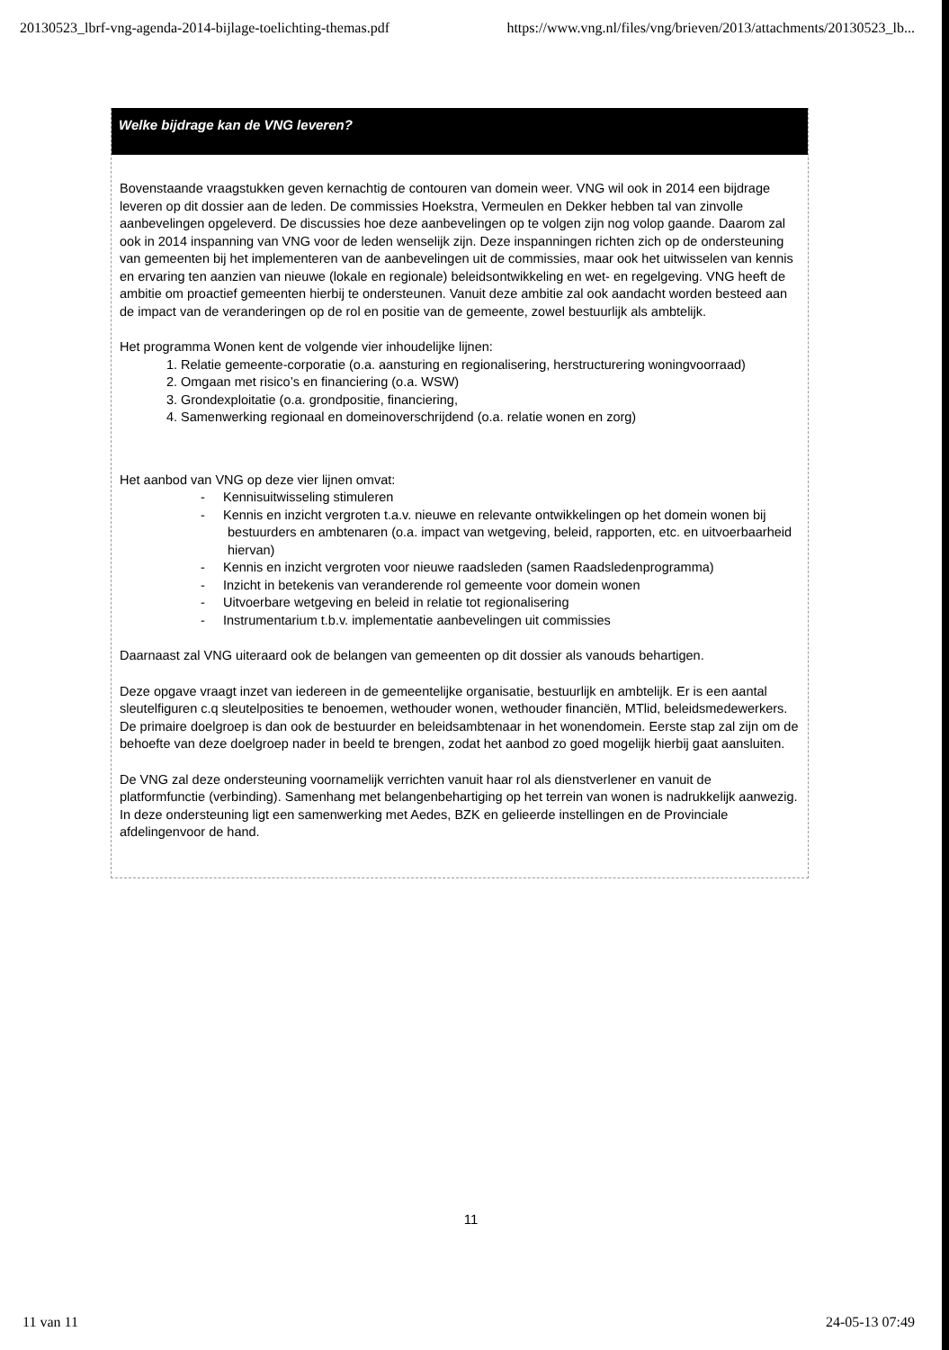20130523_lbrf-vng-agenda-2014-bijlage-toelichting-themas.pdf https://www.vng.nl/files/vng/brieven/2013/attachments/20130523_lb...
Welke bijdrage kan de VNG leveren?
Bovenstaande vraagstukken geven kernachtig de contouren van domein weer. VNG wil ook in 2014 een bijdrage leveren op dit dossier aan de leden. De commissies Hoekstra, Vermeulen en Dekker hebben tal van zinvolle aanbevelingen opgeleverd. De discussies hoe deze aanbevelingen op te volgen zijn nog volop gaande. Daarom zal ook in 2014 inspanning van VNG voor de leden wenselijk zijn. Deze inspanningen richten zich op de ondersteuning van gemeenten bij het implementeren van de aanbevelingen uit de commissies, maar ook het uitwisselen van kennis en ervaring ten aanzien van nieuwe (lokale en regionale) beleidsontwikkeling en wet- en regelgeving. VNG heeft de ambitie om proactief gemeenten hierbij te ondersteunen. Vanuit deze ambitie zal ook aandacht worden besteed aan de impact van de veranderingen op de rol en positie van de gemeente, zowel bestuurlijk als ambtelijk.
Het programma Wonen kent de volgende vier inhoudelijke lijnen:
1. Relatie gemeente-corporatie (o.a. aansturing en regionalisering, herstructurering woningvoorraad)
2. Omgaan met risico’s en financiering (o.a. WSW)
3. Grondexploitatie (o.a. grondpositie, financiering,
4. Samenwerking regionaal en domeinoverschrijdend (o.a. relatie wonen en zorg)
Het aanbod van VNG op deze vier lijnen omvat:
- Kennisuitwisseling stimuleren
- Kennis en inzicht vergroten t.a.v. nieuwe en relevante ontwikkelingen op het domein wonen bij bestuurders en ambtenaren (o.a. impact van wetgeving, beleid, rapporten, etc. en uitvoerbaarheid hiervan)
- Kennis en inzicht vergroten voor nieuwe raadsleden (samen Raadsledenprogramma)
- Inzicht in betekenis van veranderende rol gemeente voor domein wonen
- Uitvoerbare wetgeving en beleid in relatie tot regionalisering
- Instrumentarium t.b.v. implementatie aanbevelingen uit commissies
Daarnaast zal VNG uiteraard ook de belangen van gemeenten op dit dossier als vanouds behartigen.
Deze opgave vraagt inzet van iedereen in de gemeentelijke organisatie, bestuurlijk en ambtelijk. Er is een aantal sleutelfiguren c.q sleutelposities te benoemen, wethouder wonen, wethouder financiën, MTlid, beleidsmedewerkers. De primaire doelgroep is dan ook de bestuurder en beleidsambtenaar in het wonendomein. Eerste stap zal zijn om de behoefte van deze doelgroep nader in beeld te brengen, zodat het aanbod zo goed mogelijk hierbij gaat aansluiten.
De VNG zal deze ondersteuning voornamelijk verrichten vanuit haar rol als dienstverlener en vanuit de platformfunctie (verbinding). Samenhang met belangenbehartiging op het terrein van wonen is nadrukkelijk aanwezig. In deze ondersteuning ligt een samenwerking met Aedes, BZK en gelieerde instellingen en de Provinciale afdelingenvoor de hand.
11
11 van 11 24-05-13 07:49